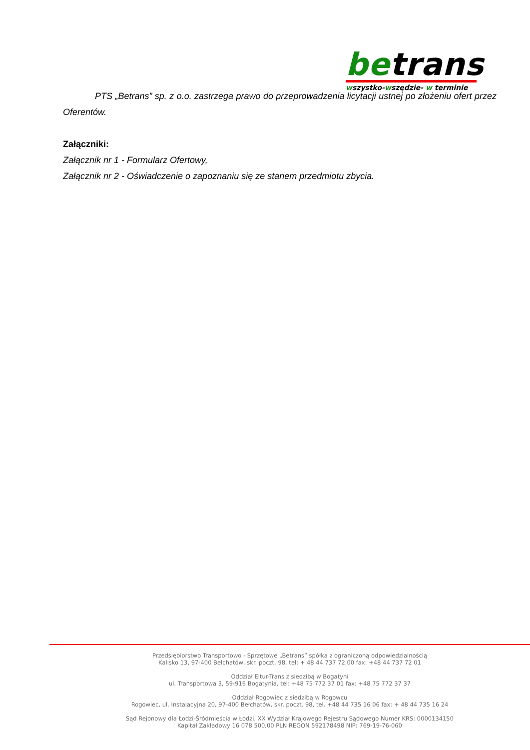betrans
wszystko-wszędzie- w terminie
PTS „Betrans” sp. z o.o. zastrzega prawo do przeprowadzenia licytacji ustnej po złożeniu ofert przez Oferentów.
Załączniki:
Załącznik nr 1 - Formularz Ofertowy,
Załącznik nr 2 - Oświadczenie o zapoznaniu się ze stanem przedmiotu zbycia.
Przedsiębiorstwo Transportowo - Sprzętowe „Betrans” spółka z ograniczoną odpowiedzialnością
Kalisko 13, 97-400 Bełchatów, skr. poczt. 98, tel: + 48 44 737 72 00 fax: +48 44 737 72 01
Oddział Eltur-Trans z siedzibą w Bogatyni
ul. Transportowa 3, 59-916 Bogatynia, tel: +48 75 772 37 01 fax: +48 75 772 37 37
Oddział Rogowiec z siedzibą w Rogowcu
Rogowiec, ul. Instalacyjna 20, 97-400 Bełchatów, skr. poczt. 98, tel. +48 44 735 16 06 fax: + 48 44 735 16 24
Sąd Rejonowy dla Łodzi-Śródmieścia w Łodzi, XX Wydział Krajowego Rejestru Sądowego Numer KRS: 0000134150
Kapitał Zakładowy 16 078 500,00 PLN REGON 592178498 NIP: 769-19-76-060